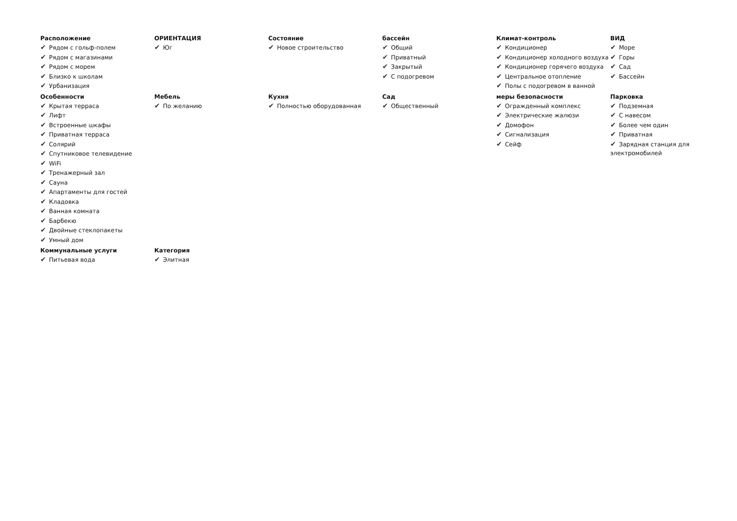Расположение
✔ Рядом с гольф-полем
✔ Рядом с магазинами
✔ Рядом с морем
✔ Близко к школам
✔ Урбанизация
ОРИЕНТАЦИЯ
✔ Юг
Состояние
✔ Новое строительство
бассейн
✔ Общий
✔ Приватный
✔ Закрытый
✔ С подогревом
Климат-контроль
✔ Кондиционер
✔ Кондиционер холодного воздуха
✔ Кондиционер горячего воздуха
✔ Центральное отопление
✔ Полы с подогревом в ванной
ВИД
✔ Море
✔ Горы
✔ Сад
✔ Бассейн
Особенности
✔ Крытая терраса
✔ Лифт
✔ Встроенные шкафы
✔ Приватная терраса
✔ Солярий
✔ Спутниковое телевидение
✔ WiFi
✔ Тренажерный зал
✔ Сауна
✔ Апартаменты для гостей
✔ Кладовка
✔ Ванная комната
✔ Барбекю
✔ Двойные стеклопакеты
✔ Умный дом
Мебель
✔ По желанию
Кухня
✔ Полностью оборудованная
Сад
✔ Общественный
меры безопасности
✔ Огражденный комплекс
✔ Электрические жалюзи
✔ Домофон
✔ Сигнализация
✔ Сейф
Парковка
✔ Подземная
✔ С навесом
✔ Более чем один
✔ Приватная
✔ Зарядная станция для электромобилей
Коммунальные услуги
✔ Питьевая вода
Категория
✔ Элитная